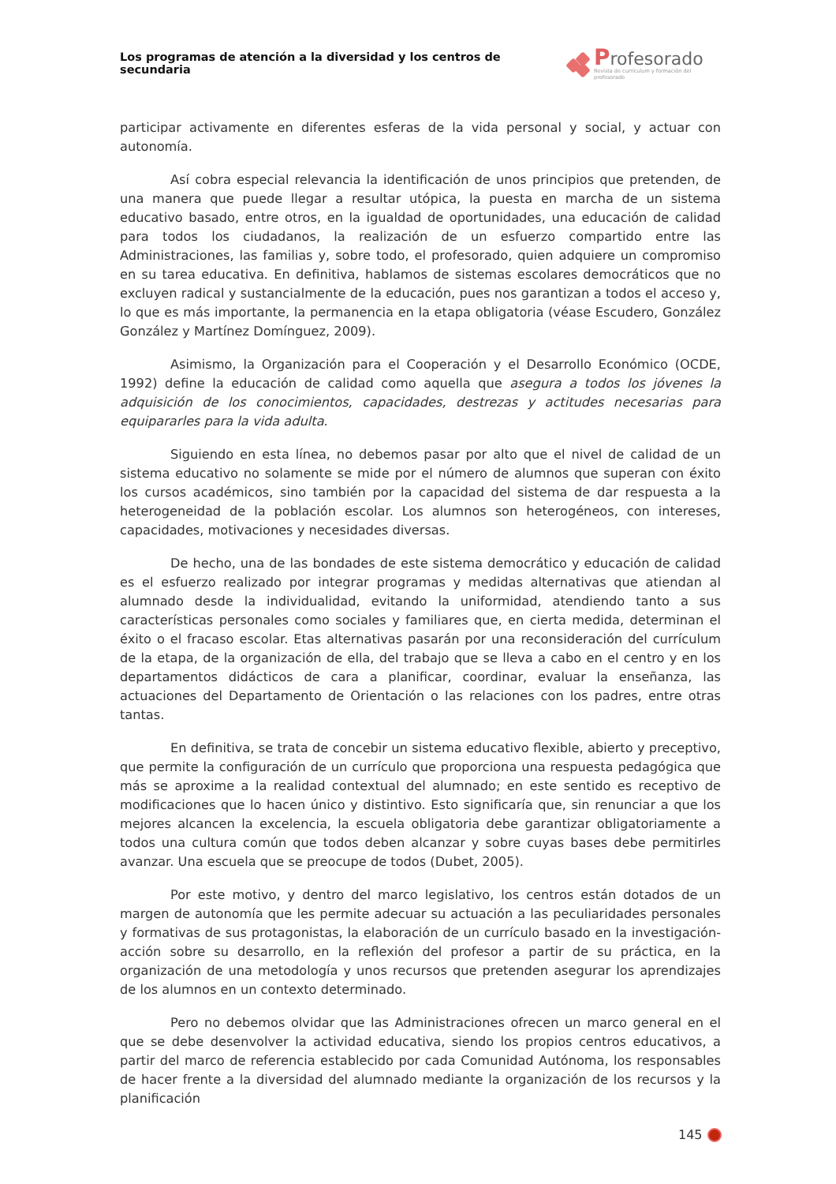Los programas de atención a la diversidad y los centros de secundaria
Profesorado
Revista de currículum y formación del profesorado
participar activamente en diferentes esferas de la vida personal y social, y actuar con autonomía.
Así cobra especial relevancia la identificación de unos principios que pretenden, de una manera que puede llegar a resultar utópica, la puesta en marcha de un sistema educativo basado, entre otros, en la igualdad de oportunidades, una educación de calidad para todos los ciudadanos, la realización de un esfuerzo compartido entre las Administraciones, las familias y, sobre todo, el profesorado, quien adquiere un compromiso en su tarea educativa. En definitiva, hablamos de sistemas escolares democráticos que no excluyen radical y sustancialmente de la educación, pues nos garantizan a todos el acceso y, lo que es más importante, la permanencia en la etapa obligatoria (véase Escudero, González González y Martínez Domínguez, 2009).
Asimismo, la Organización para el Cooperación y el Desarrollo Económico (OCDE, 1992) define la educación de calidad como aquella que asegura a todos los jóvenes la adquisición de los conocimientos, capacidades, destrezas y actitudes necesarias para equipararles para la vida adulta.
Siguiendo en esta línea, no debemos pasar por alto que el nivel de calidad de un sistema educativo no solamente se mide por el número de alumnos que superan con éxito los cursos académicos, sino también por la capacidad del sistema de dar respuesta a la heterogeneidad de la población escolar. Los alumnos son heterogéneos, con intereses, capacidades, motivaciones y necesidades diversas.
De hecho, una de las bondades de este sistema democrático y educación de calidad es el esfuerzo realizado por integrar programas y medidas alternativas que atiendan al alumnado desde la individualidad, evitando la uniformidad, atendiendo tanto a sus características personales como sociales y familiares que, en cierta medida, determinan el éxito o el fracaso escolar. Etas alternativas pasarán por una reconsideración del currículum de la etapa, de la organización de ella, del trabajo que se lleva a cabo en el centro y en los departamentos didácticos de cara a planificar, coordinar, evaluar la enseñanza, las actuaciones del Departamento de Orientación o las relaciones con los padres, entre otras tantas.
En definitiva, se trata de concebir un sistema educativo flexible, abierto y preceptivo, que permite la configuración de un currículo que proporciona una respuesta pedagógica que más se aproxime a la realidad contextual del alumnado; en este sentido es receptivo de modificaciones que lo hacen único y distintivo. Esto significaría que, sin renunciar a que los mejores alcancen la excelencia, la escuela obligatoria debe garantizar obligatoriamente a todos una cultura común que todos deben alcanzar y sobre cuyas bases debe permitirles avanzar. Una escuela que se preocupe de todos (Dubet, 2005).
Por este motivo, y dentro del marco legislativo, los centros están dotados de un margen de autonomía que les permite adecuar su actuación a las peculiaridades personales y formativas de sus protagonistas, la elaboración de un currículo basado en la investigación-acción sobre su desarrollo, en la reflexión del profesor a partir de su práctica, en la organización de una metodología y unos recursos que pretenden asegurar los aprendizajes de los alumnos en un contexto determinado.
Pero no debemos olvidar que las Administraciones ofrecen un marco general en el que se debe desenvolver la actividad educativa, siendo los propios centros educativos, a partir del marco de referencia establecido por cada Comunidad Autónoma, los responsables de hacer frente a la diversidad del alumnado mediante la organización de los recursos y la planificación
145